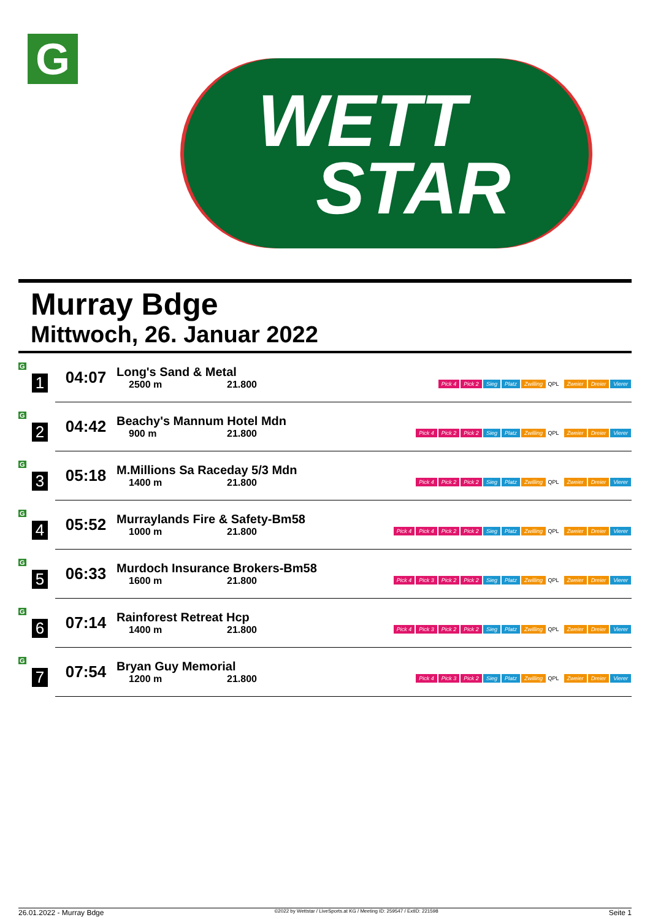G
WETT
STAR
Murray Bdge
Mittwoch, 26. Januar 2022
| G 1 | 04:07 | Long's Sand & Metal 2500 m 21.800 | Pick 4 Pick 2 Sieg Platz Zwilling QPL Zweier Dreier Vierer |
| G 2 | 04:42 | Beachy's Mannum Hotel Mdn 900 m 21.800 | Pick 4 Pick 2 Pick 2 Sieg Platz Zwilling QPL Zweier Dreier Vierer |
| G 3 | 05:18 | M.Millions Sa Raceday 5/3 Mdn 1400 m 21.800 | Pick 4 Pick 2 Pick 2 Sieg Platz Zwilling QPL Zweier Dreier Vierer |
| G 4 | 05:52 | Murraylands Fire & Safety-Bm58 1000 m 21.800 | Pick 4 Pick 4 Pick 2 Pick 2 Sieg Platz Zwilling QPL Zweier Dreier Vierer |
| G 5 | 06:33 | Murdoch Insurance Brokers-Bm58 1600 m 21.800 | Pick 4 Pick 3 Pick 2 Pick 2 Sieg Platz Zwilling QPL Zweier Dreier Vierer |
| G 6 | 07:14 | Rainforest Retreat Hcp 1400 m 21.800 | Pick 4 Pick 3 Pick 2 Pick 2 Sieg Platz Zwilling QPL Zweier Dreier Vierer |
| G 7 | 07:54 | Bryan Guy Memorial 1200 m 21.800 | Pick 4 Pick 3 Pick 2 Sieg Platz Zwilling QPL Zweier Dreier Vierer |
26.01.2022 - Murray Bdge ©2022 by Wettstar / LiveSports.at KG / Meeting ID: 259547 / ExtID: 221598 Seite 1